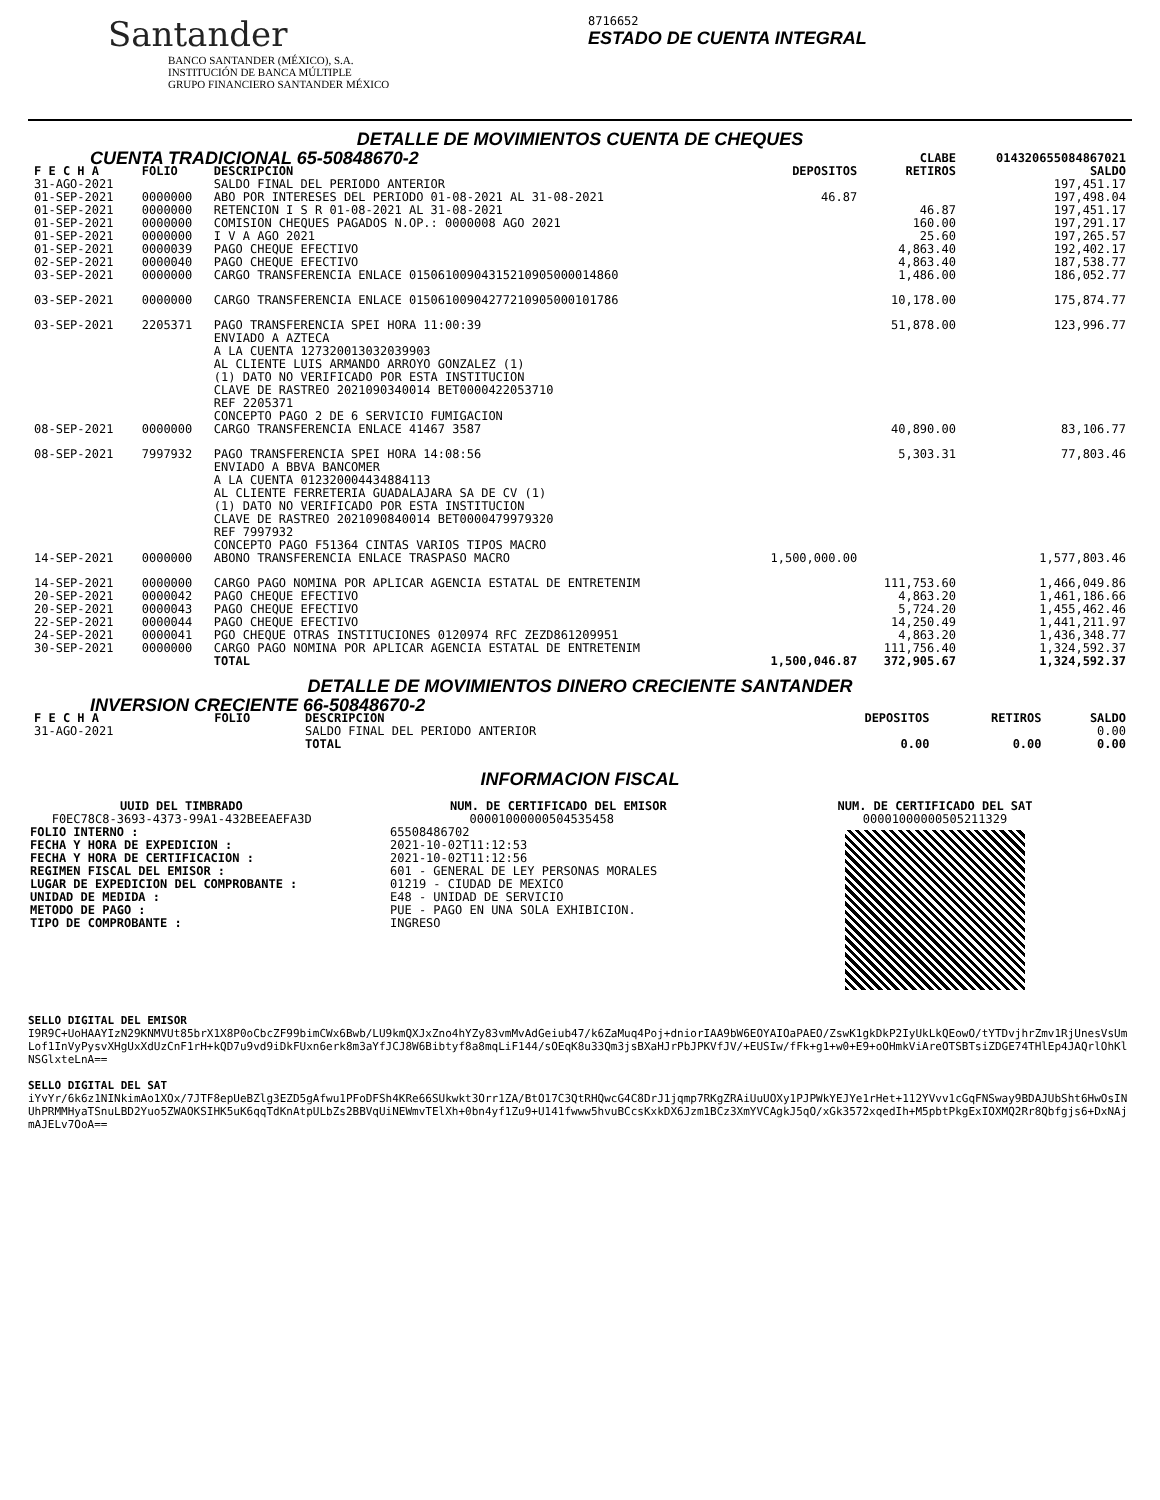Santander
BANCO SANTANDER (MÉXICO), S.A.
INSTITUCIÓN DE BANCA MÚLTIPLE
GRUPO FINANCIERO SANTANDER MÉXICO
8716652
ESTADO DE CUENTA INTEGRAL
DETALLE DE MOVIMIENTOS CUENTA DE CHEQUES
| CUENTA TRADICIONAL 65-50848670-2 | | | | CLABE | 014320655084867021 |
| F E C H A | FOLIO | DESCRIPCION | DEPOSITOS | RETIROS | SALDO |
| 31-AGO-2021 | | SALDO FINAL DEL PERIODO ANTERIOR | | | 197,451.17 |
| 01-SEP-2021 | 0000000 | ABO POR INTERESES DEL PERIODO 01-08-2021 AL 31-08-2021 | 46.87 | | 197,498.04 |
| 01-SEP-2021 | 0000000 | RETENCION I S R 01-08-2021 AL 31-08-2021 | | 46.87 | 197,451.17 |
| 01-SEP-2021 | 0000000 | COMISION CHEQUES PAGADOS N.OP.: 0000008 AGO 2021 | | 160.00 | 197,291.17 |
| 01-SEP-2021 | 0000000 | I V A AGO 2021 | | 25.60 | 197,265.57 |
| 01-SEP-2021 | 0000039 | PAGO CHEQUE EFECTIVO | | 4,863.40 | 192,402.17 |
| 02-SEP-2021 | 0000040 | PAGO CHEQUE EFECTIVO | | 4,863.40 | 187,538.77 |
| 03-SEP-2021 | 0000000 | CARGO TRANSFERENCIA ENLACE 01506100904315210905000014860 | | 1,486.00 | 186,052.77 |
| 03-SEP-2021 | 0000000 | CARGO TRANSFERENCIA ENLACE 01506100904277210905000101786 | | 10,178.00 | 175,874.77 |
| 03-SEP-2021 | 2205371 | PAGO TRANSFERENCIA SPEI HORA 11:00:39 ENVIADO A AZTECA A LA CUENTA 127320013032039903 AL CLIENTE LUIS ARMANDO ARROYO GONZALEZ (1) (1) DATO NO VERIFICADO POR ESTA INSTITUCION CLAVE DE RASTREO 2021090340014 BET0000422053710 REF 2205371 CONCEPTO PAGO 2 DE 6 SERVICIO FUMIGACION | | 51,878.00 | 123,996.77 |
| 08-SEP-2021 | 0000000 | CARGO TRANSFERENCIA ENLACE 41467 3587 | | 40,890.00 | 83,106.77 |
| 08-SEP-2021 | 7997932 | PAGO TRANSFERENCIA SPEI HORA 14:08:56 ENVIADO A BBVA BANCOMER A LA CUENTA 012320004434884113 AL CLIENTE FERRETERIA GUADALAJARA SA DE CV (1) (1) DATO NO VERIFICADO POR ESTA INSTITUCION CLAVE DE RASTREO 2021090840014 BET0000479979320 REF 7997932 CONCEPTO PAGO F51364 CINTAS VARIOS TIPOS MACRO | | 5,303.31 | 77,803.46 |
| 14-SEP-2021 | 0000000 | ABONO TRANSFERENCIA ENLACE TRASPASO MACRO | 1,500,000.00 | | 1,577,803.46 |
| 14-SEP-2021 | 0000000 | CARGO PAGO NOMINA POR APLICAR AGENCIA ESTATAL DE ENTRETENIM | | 111,753.60 | 1,466,049.86 |
| 20-SEP-2021 | 0000042 | PAGO CHEQUE EFECTIVO | | 4,863.20 | 1,461,186.66 |
| 20-SEP-2021 | 0000043 | PAGO CHEQUE EFECTIVO | | 5,724.20 | 1,455,462.46 |
| 22-SEP-2021 | 0000044 | PAGO CHEQUE EFECTIVO | | 14,250.49 | 1,441,211.97 |
| 24-SEP-2021 | 0000041 | PGO CHEQUE OTRAS INSTITUCIONES 0120974 RFC ZEZD861209951 | | 4,863.20 | 1,436,348.77 |
| 30-SEP-2021 | 0000000 | CARGO PAGO NOMINA POR APLICAR AGENCIA ESTATAL DE ENTRETENIM | | 111,756.40 | 1,324,592.37 |
| | | TOTAL | 1,500,046.87 | 372,905.67 | 1,324,592.37 |
DETALLE DE MOVIMIENTOS DINERO CRECIENTE SANTANDER
| INVERSION CRECIENTE 66-50848670-2 | | | | | |
| F E C H A | FOLIO | DESCRIPCION | DEPOSITOS | RETIROS | SALDO |
| 31-AGO-2021 | | SALDO FINAL DEL PERIODO ANTERIOR | | | 0.00 |
| | | TOTAL | 0.00 | 0.00 | 0.00 |
INFORMACION FISCAL
UUID DEL TIMBRADO
F0EC78C8-3693-4373-99A1-432BEEAEFA3D
FOLIO INTERNO :
FECHA Y HORA DE EXPEDICION :
FECHA Y HORA DE CERTIFICACION :
REGIMEN FISCAL DEL EMISOR :
LUGAR DE EXPEDICION DEL COMPROBANTE :
UNIDAD DE MEDIDA :
METODO DE PAGO :
TIPO DE COMPROBANTE :
NUM. DE CERTIFICADO DEL EMISOR
00001000000504535458
65508486702
2021-10-02T11:12:53
2021-10-02T11:12:56
601 - GENERAL DE LEY PERSONAS MORALES
01219 - CIUDAD DE MEXICO
E48 - UNIDAD DE SERVICIO
PUE - PAGO EN UNA SOLA EXHIBICION.
INGRESO
NUM. DE CERTIFICADO DEL SAT
00001000000505211329
SELLO DIGITAL DEL EMISOR
I9R9C+UoHAAYIzN29KNMVUt85brX1X8P0oCbcZF99bimCWx6Bwb/LU9kmQXJxZno4hYZy83vmMvAdGeiub47/k6ZaMuq4Poj+dniorIAA9bW6EOYAIOaPAEO/ZswK1gkDkP2IyUkLkQEowO/tYTDvjhrZmv1RjUnesVsUmLof1InVyPysvXHgUxXdUzCnF1rH+kQD7u9vd9iDkFUxn6erk8m3aYfJCJ8W6Bibtyf8a8mqLiF144/sOEqK8u33Qm3jsBXaHJrPbJPKVfJV/+EUSIw/fFk+g1+w0+E9+oOHmkViAreOTSBTsiZDGE74THlEp4JAQrlOhKlNSGlxteLnA==
SELLO DIGITAL DEL SAT
iYvYr/6k6z1NINkimAo1XOx/7JTF8epUeBZlg3EZD5gAfwu1PFoDFSh4KRe66SUkwkt3Orr1ZA/BtO17C3QtRHQwcG4C8DrJ1jqmp7RKgZRAiUuUOXy1PJPWkYEJYe1rHet+112YVvv1cGqFNSway9BDAJUbSht6HwOsINUhPRMMHyaTSnuLBD2Yuo5ZWAOKSIHK5uK6qqTdKnAtpULbZs2BBVqUiNEWmvTElXh+0bn4yf1Zu9+U141fwww5hvuBCcsKxkDX6Jzm1BCz3XmYVCAgkJ5qO/xGk3572xqedIh+M5pbtPkgExIOXMQ2Rr8Qbfgjs6+DxNAjmAJELv7OoA==